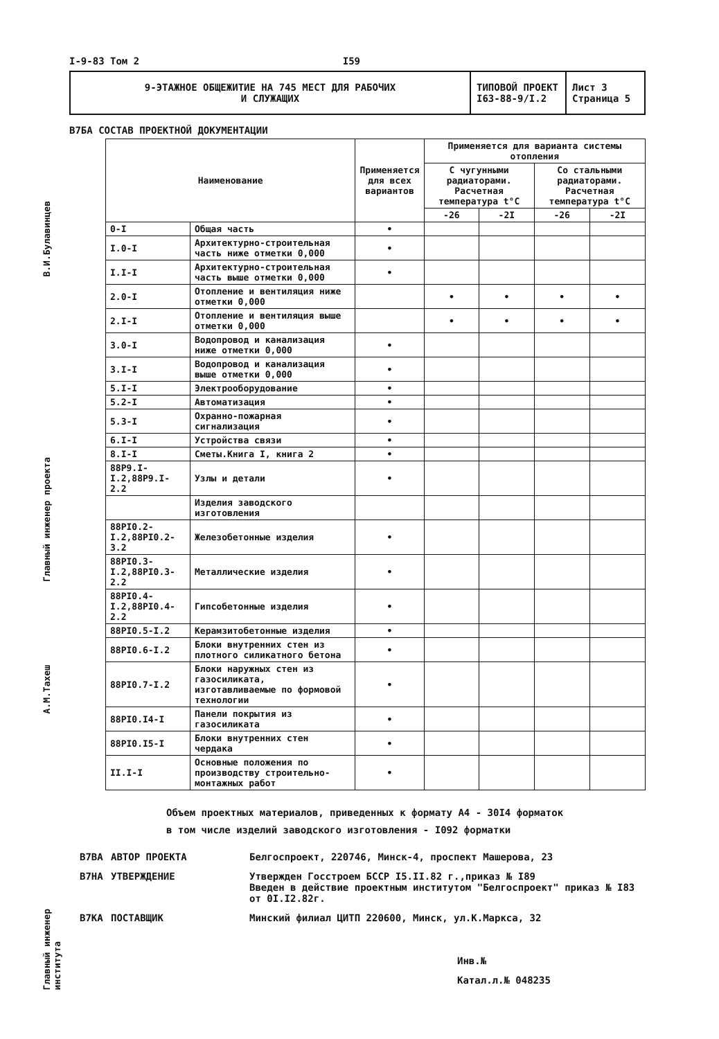В.И.Булавинцев
Главный инженер проекта
А.М.Тахеш
Главный инженер института
I-9-83 Том 2 I59
9-ЭТАЖНОЕ ОБЩЕЖИТИЕ НА 745 МЕСТ ДЛЯ РАБОЧИХ
И СЛУЖАЩИХ
ТИПОВОЙ ПРОЕКТ
I63-88-9/I.2
Лист 3
Страница 5
В7БА СОСТАВ ПРОЕКТНОЙ ДОКУМЕНТАЦИИ
| Наименование | | Применяется для всех вариантов | Применяется для варианта системы отопления | | | |
| --- | --- | --- | --- | --- | --- | --- |
| | | | С чугунными радиаторами. Расчетная температура t°C | | Со стальными радиаторами. Расчетная температура t°C | |
| | | | -26 | -2I | -26 | -2I |
| 0-I | Общая часть | • | | | | |
| I.0-I | Архитектурно-строительная часть ниже отметки 0,000 | • | | | | |
| I.I-I | Архитектурно-строительная часть выше отметки 0,000 | • | | | | |
| 2.0-I | Отопление и вентиляция ниже отметки 0,000 | | • | • | • | • |
| 2.I-I | Отопление и вентиляция выше отметки 0,000 | | • | • | • | • |
| 3.0-I | Водопровод и канализация ниже отметки 0,000 | • | | | | |
| 3.I-I | Водопровод и канализация выше отметки 0,000 | • | | | | |
| 5.I-I | Электрооборудование | • | | | | |
| 5.2-I | Автоматизация | • | | | | |
| 5.3-I | Охранно-пожарная сигнализация | • | | | | |
| 6.I-I | Устройства связи | • | | | | |
| 8.I-I | Сметы.Книга I, книга 2 | • | | | | |
| 88Р9.I-I.2,88Р9.I-2.2 | Узлы и детали | • | | | | |
| | Изделия заводского изготовления | | | | | |
| 88РI0.2-I.2,88РI0.2-3.2 | Железобетонные изделия | • | | | | |
| 88РI0.3-I.2,88РI0.3-2.2 | Металлические изделия | • | | | | |
| 88РI0.4-I.2,88РI0.4-2.2 | Гипсобетонные изделия | • | | | | |
| 88РI0.5-I.2 | Керамзитобетонные изделия | • | | | | |
| 88РI0.6-I.2 | Блоки внутренних стен из плотного силикатного бетона | • | | | | |
| 88РI0.7-I.2 | Блоки наружных стен из газосиликата, изготавливаемые по формовой технологии | • | | | | |
| 88РI0.I4-I | Панели покрытия из газосиликата | • | | | | |
| 88РI0.I5-I | Блоки внутренних стен чердака | • | | | | |
| II.I-I | Основные положения по производству строительно-монтажных работ | • | | | | |
Объем проектных материалов, приведенных к формату А4 - 30I4 форматок
в том числе изделий заводского изготовления - I092 форматки
В7ВА АВТОР ПРОЕКТА Белгоспроект, 220746, Минск-4, проспект Машерова, 23 В7НА УТВЕРЖДЕНИЕ Утвержден Госстроем БССР I5.II.82 г.,приказ № I89
Введен в действие проектным институтом "Белгоспроект" приказ № I83 от 0I.I2.82г. В7КА ПОСТАВЩИК Минский филиал ЦИТП 220600, Минск, ул.К.Маркса, 32
Инв.№
Катал.л.№ 048235